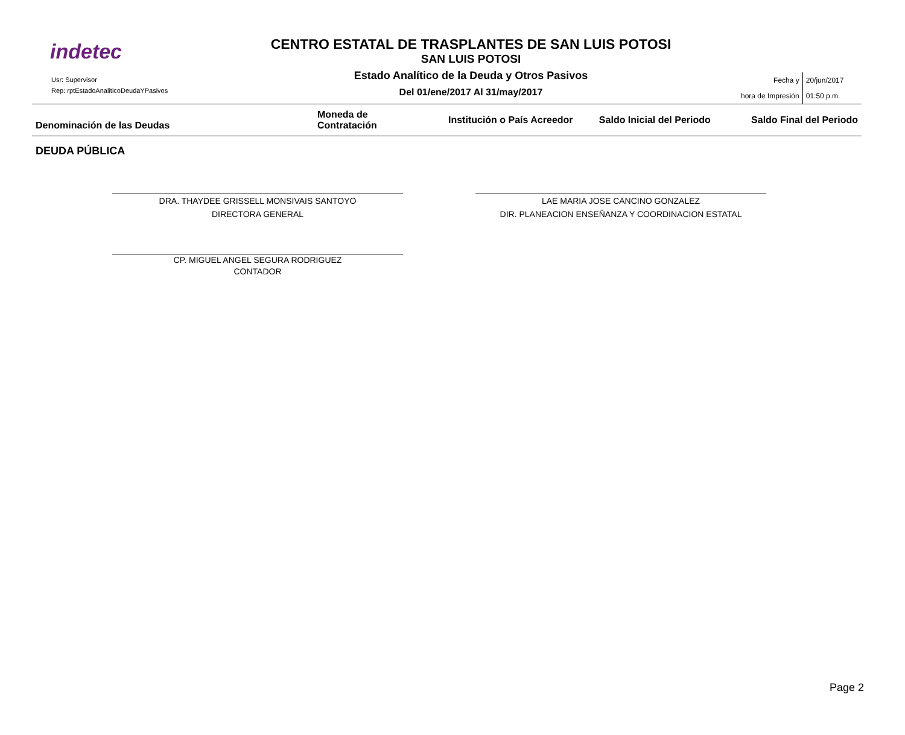indetec
Usr: Supervisor
Rep: rptEstadoAnaliticoDeudaYPasivos
CENTRO ESTATAL DE TRASPLANTES DE SAN LUIS POTOSI
SAN LUIS POTOSI
Estado Analítico de la Deuda y Otros Pasivos
Del 01/ene/2017 Al 31/may/2017
Fecha y
hora de Impresión
20/jun/2017
01:50 p.m.
| Denominación de las Deudas | Moneda de Contratación | Institución o País Acreedor | Saldo Inicial del Periodo | Saldo Final del Periodo |
| --- | --- | --- | --- | --- |
DEUDA PÚBLICA
DRA. THAYDEE GRISSELL MONSIVAIS SANTOYO
DIRECTORA GENERAL
LAE MARIA JOSE CANCINO GONZALEZ
DIR. PLANEACION ENSEÑANZA Y COORDINACION ESTATAL
CP. MIGUEL ANGEL SEGURA RODRIGUEZ
CONTADOR
Page 2